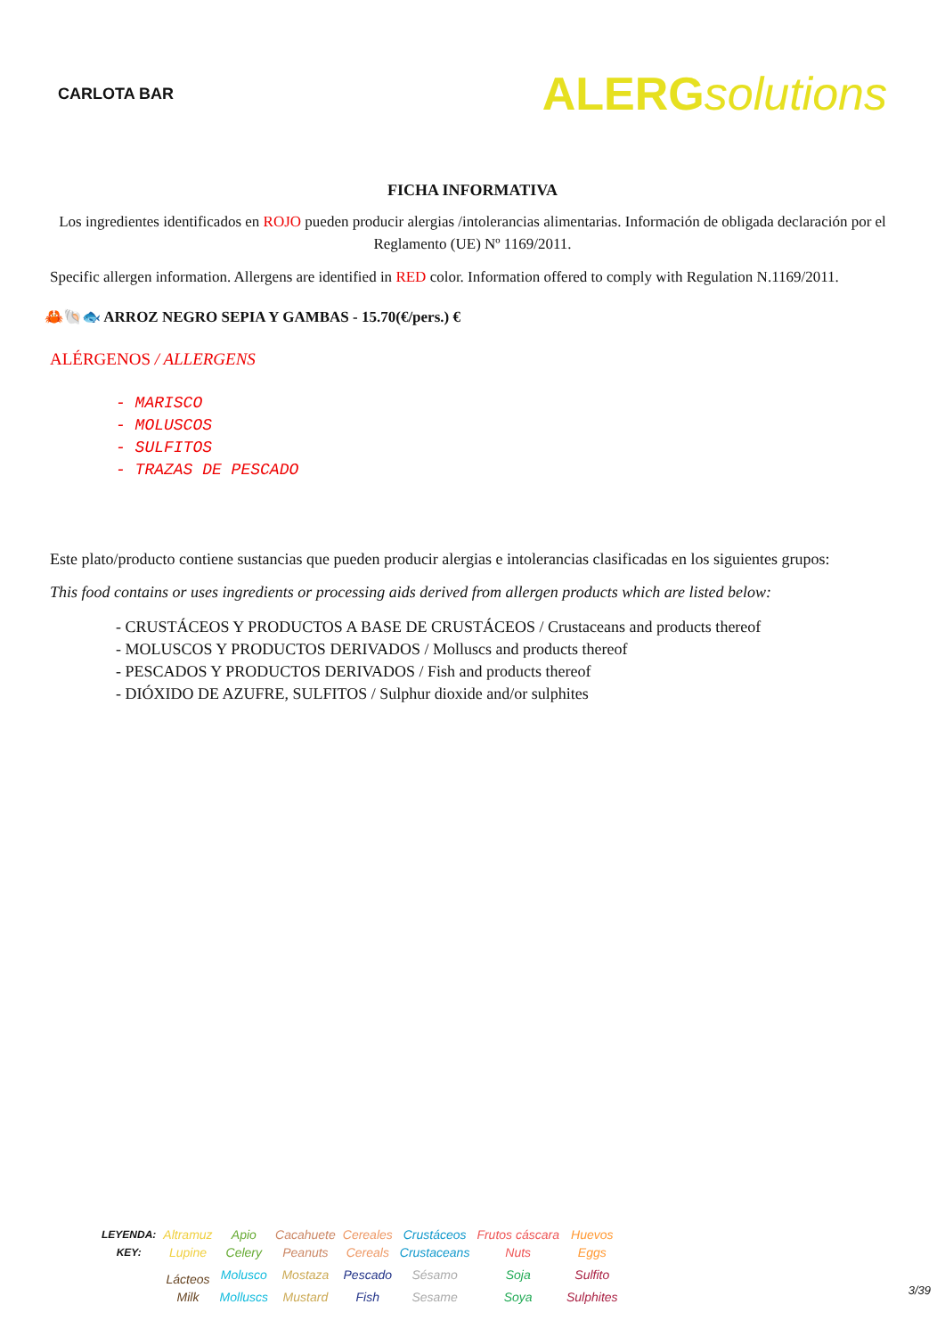CARLOTA BAR
ALERGsolutions
FICHA INFORMATIVA
Los ingredientes identificados en ROJO pueden producir alergias /intolerancias alimentarias. Información de obligada declaración por el Reglamento (UE) Nº 1169/2011.
Specific allergen information. Allergens are identified in RED color. Information offered to comply with Regulation N.1169/2011.
🦀🐚🐟 ARROZ NEGRO SEPIA Y GAMBAS - 15.70(€/pers.) €
ALÉRGENOS / ALLERGENS
- MARISCO
- MOLUSCOS
- SULFITOS
- TRAZAS DE PESCADO
Este plato/producto contiene sustancias que pueden producir alergias e intolerancias clasificadas en los siguientes grupos:
This food contains or uses ingredients or processing aids derived from allergen products which are listed below:
- CRUSTÁCEOS Y PRODUCTOS A BASE DE CRUSTÁCEOS / Crustaceans and products thereof
- MOLUSCOS Y PRODUCTOS DERIVADOS / Molluscs and products thereof
- PESCADOS Y PRODUCTOS DERIVADOS / Fish and products thereof
- DIÓXIDO DE AZUFRE, SULFITOS / Sulphur dioxide and/or sulphites
| LEYENDA: | Altramuz | Apio | Cacahuete | Cereales | Crustáceos | Frutos cáscara | Huevos |
| KEY: | Lupine | Celery | Peanuts | Cereals | Crustaceans | Nuts | Eggs |
| | Lácteos | Molusco | Mostaza | Pescado | Sésamo | Soja | Sulfito |
| | Milk | Molluscs | Mustard | Fish | Sesame | Soya | Sulphites |
3/39